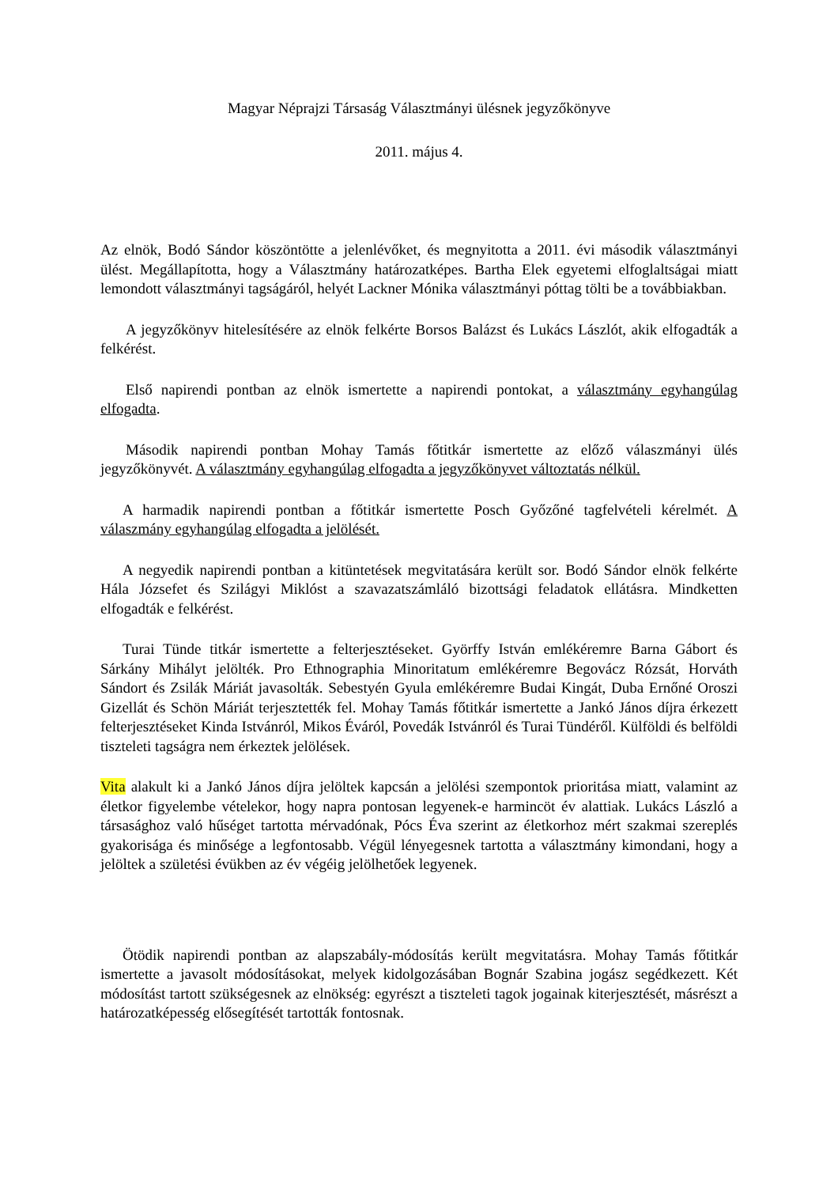Magyar Néprajzi Társaság Választmányi ülésnek jegyzőkönyve
2011. május 4.
Az elnök, Bodó Sándor köszöntötte a jelenlévőket, és megnyitotta a 2011. évi második választmányi ülést. Megállapította, hogy a Választmány határozatképes. Bartha Elek egyetemi elfoglaltságai miatt lemondott választmányi tagságáról, helyét Lackner Mónika választmányi póttag tölti be a továbbiakban.
A jegyzőkönyv hitelesítésére az elnök felkérte Borsos Balázst és Lukács Lászlót, akik elfogadták a felkérést.
Első napirendi pontban az elnök ismertette a napirendi pontokat, a választmány egyhangúlag elfogadta.
Második napirendi pontban Mohay Tamás főtitkár ismertette az előző válaszmányi ülés jegyzőkönyvét. A választmány egyhangúlag elfogadta a jegyzőkönyvet változtatás nélkül.
A harmadik napirendi pontban a főtitkár ismertette Posch Győzőné tagfelvételi kérelmét. A válaszmány egyhangúlag elfogadta a jelölését.
A negyedik napirendi pontban a kitüntetések megvitatására került sor. Bodó Sándor elnök felkérte Hála Józsefet és Szilágyi Miklóst a szavazatszámláló bizottsági feladatok ellátásra. Mindketten elfogadták e felkérést.
Turai Tünde titkár ismertette a felterjesztéseket. Györffy István emlékéremre Barna Gábort és Sárkány Mihályt jelölték. Pro Ethnographia Minoritatum emlékéremre Begovácz Rózsát, Horváth Sándort és Zsilák Máriát javasolták. Sebestyén Gyula emlékéremre Budai Kingát, Duba Ernőné Oroszi Gizellát és Schön Máriát terjesztették fel. Mohay Tamás főtitkár ismertette a Jankó János díjra érkezett felterjesztéseket Kinda Istvánról, Mikos Éváról, Povedák Istvánról és Turai Tündéről. Külföldi és belföldi tiszteleti tagságra nem érkeztek jelölések.
Vita alakult ki a Jankó János díjra jelöltek kapcsán a jelölési szempontok prioritása miatt, valamint az életkor figyelembe vételekor, hogy napra pontosan legyenek-e harmincöt év alattiak. Lukács László a társasághoz való hűséget tartotta mérvadónak, Pócs Éva szerint az életkorhoz mért szakmai szereplés gyakorisága és minősége a legfontosabb. Végül lényegesnek tartotta a választmány kimondani, hogy a jelöltek a születési évükben az év végéig jelölhetőek legyenek.
Ötödik napirendi pontban az alapszabály-módosítás került megvitatásra. Mohay Tamás főtitkár ismertette a javasolt módosításokat, melyek kidolgozásában Bognár Szabina jogász segédkezett. Két módosítást tartott szükségesnek az elnökség: egyrészt a tiszteleti tagok jogainak kiterjesztését, másrészt a határozatképesség elősegítését tartották fontosnak.